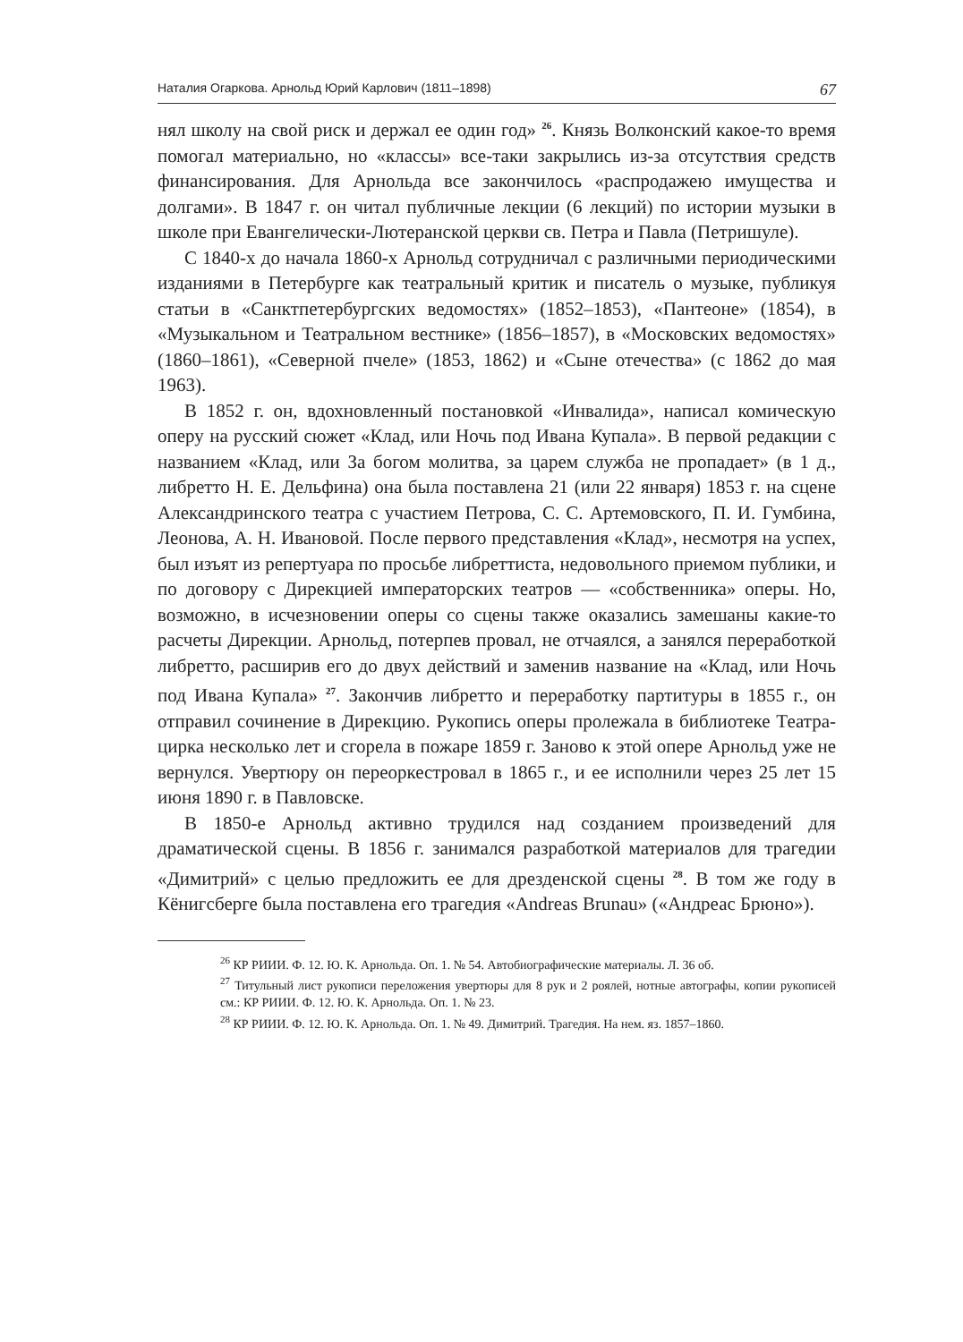Наталия Огаркова. Арнольд Юрий Карлович (1811–1898) 67
нял школу на свой риск и держал ее один год» <sup>26</sup>. Князь Волконский какое-то время помогал материально, но «классы» все-таки закрылись из-за отсутствия средств финансирования. Для Арнольда все закончилось «распродажею имущества и долгами». В 1847 г. он читал публичные лекции (6 лекций) по истории музыки в школе при Евангелически-Лютеранской церкви св. Петра и Павла (Петришуле).
С 1840-х до начала 1860-х Арнольд сотрудничал с различными периодическими изданиями в Петербурге как театральный критик и писатель о музыке, публикуя статьи в «Санктпетербургских ведомостях» (1852–1853), «Пантеоне» (1854), в «Музыкальном и Театральном вестнике» (1856–1857), в «Московских ведомостях» (1860–1861), «Северной пчеле» (1853, 1862) и «Сыне отечества» (с 1862 до мая 1963).
В 1852 г. он, вдохновленный постановкой «Инвалида», написал комическую оперу на русский сюжет «Клад, или Ночь под Ивана Купала». В первой редакции с названием «Клад, или За богом молитва, за царем служба не пропадает» (в 1 д., либретто Н. Е. Дельфина) она была поставлена 21 (или 22 января) 1853 г. на сцене Александринского театра с участием Петрова, С. С. Артемовского, П. И. Гумбина, Леонова, А. Н. Ивановой. После первого представления «Клад», несмотря на успех, был изъят из репертуара по просьбе либреттиста, недовольного приемом публики, и по договору с Дирекцией императорских театров — «собственника» оперы. Но, возможно, в исчезновении оперы со сцены также оказались замешаны какие-то расчеты Дирекции. Арнольд, потерпев провал, не отчаялся, а занялся переработкой либретто, расширив его до двух действий и заменив название на «Клад, или Ночь под Ивана Купала» <sup>27</sup>. Закончив либретто и переработку партитуры в 1855 г., он отправил сочинение в Дирекцию. Рукопись оперы пролежала в библиотеке Театра-цирка несколько лет и сгорела в пожаре 1859 г. Заново к этой опере Арнольд уже не вернулся. Увертюру он переоркестровал в 1865 г., и ее исполнили через 25 лет 15 июня 1890 г. в Павловске.
В 1850-е Арнольд активно трудился над созданием произведений для драматической сцены. В 1856 г. занимался разработкой материалов для трагедии «Димитрий» с целью предложить ее для дрезденской сцены <sup>28</sup>. В том же году в Кёнигсберге была поставлена его трагедия «Andreas Brunau» («Андреас Брюно»).
<sup>26</sup> КР РИИИ. Ф. 12. Ю. К. Арнольда. Оп. 1. № 54. Автобиографические материалы. Л. 36 об.
<sup>27</sup> Титульный лист рукописи переложения увертюры для 8 рук и 2 роялей, нотные автографы, копии рукописей см.: КР РИИИ. Ф. 12. Ю. К. Арнольда. Оп. 1. № 23.
<sup>28</sup> КР РИИИ. Ф. 12. Ю. К. Арнольда. Оп. 1. № 49. Димитрий. Трагедия. На нем. яз. 1857–1860.